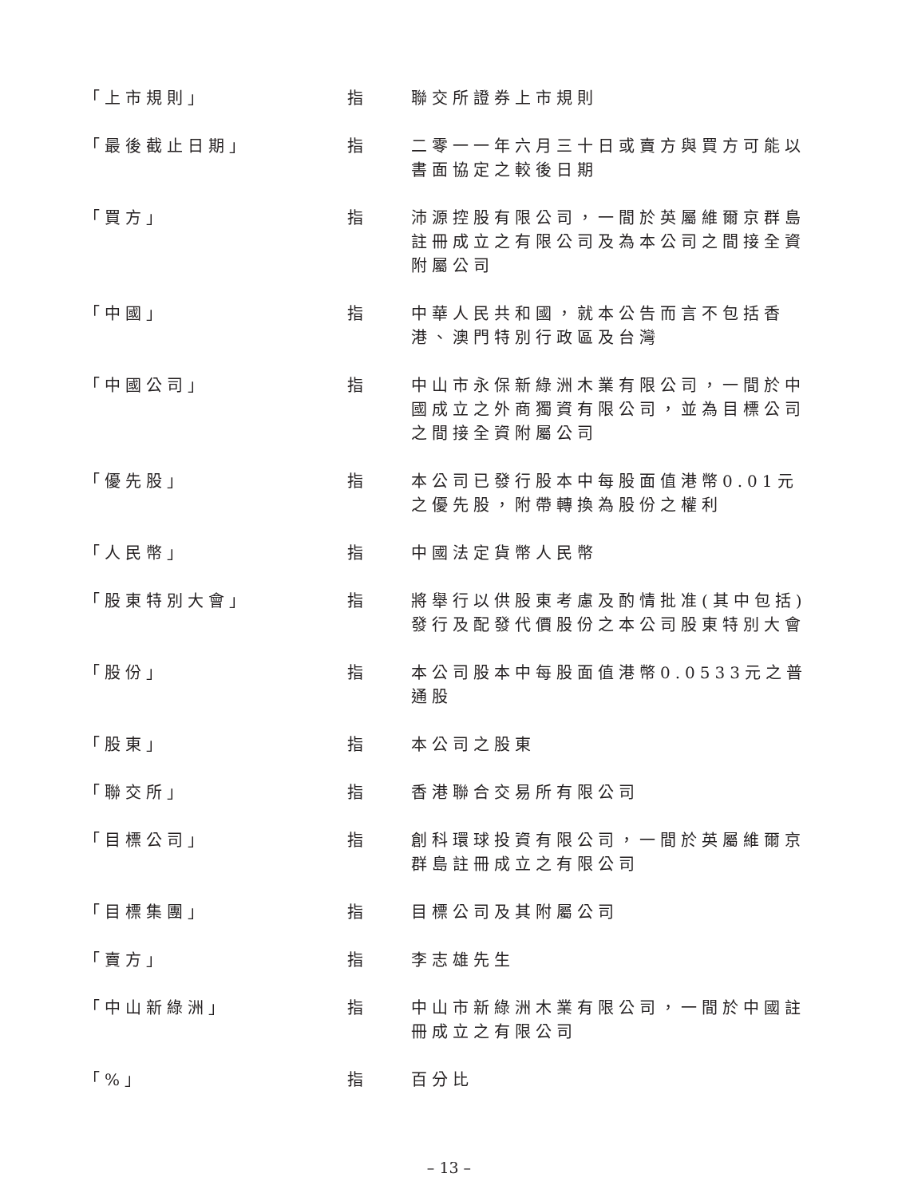「上市規則」 指 聯交所證券上市規則
「最後截止日期」 指 二零一一年六月三十日或賣方與買方可能以書面協定之較後日期
「買方」 指 沛源控股有限公司，一間於英屬維爾京群島註冊成立之有限公司及為本公司之間接全資附屬公司
「中國」 指 中華人民共和國，就本公告而言不包括香港、澳門特別行政區及台灣
「中國公司」 指 中山市永保新綠洲木業有限公司，一間於中國成立之外商獨資有限公司，並為目標公司之間接全資附屬公司
「優先股」 指 本公司已發行股本中每股面值港幣0.01元之優先股，附帶轉換為股份之權利
「人民幣」 指 中國法定貨幣人民幣
「股東特別大會」 指 將舉行以供股東考慮及酌情批准(其中包括)發行及配發代價股份之本公司股東特別大會
「股份」 指 本公司股本中每股面值港幣0.0533元之普通股
「股東」 指 本公司之股東
「聯交所」 指 香港聯合交易所有限公司
「目標公司」 指 創科環球投資有限公司，一間於英屬維爾京群島註冊成立之有限公司
「目標集團」 指 目標公司及其附屬公司
「賣方」 指 李志雄先生
「中山新綠洲」 指 中山市新綠洲木業有限公司，一間於中國註冊成立之有限公司
「%」 指 百分比
– 13 –